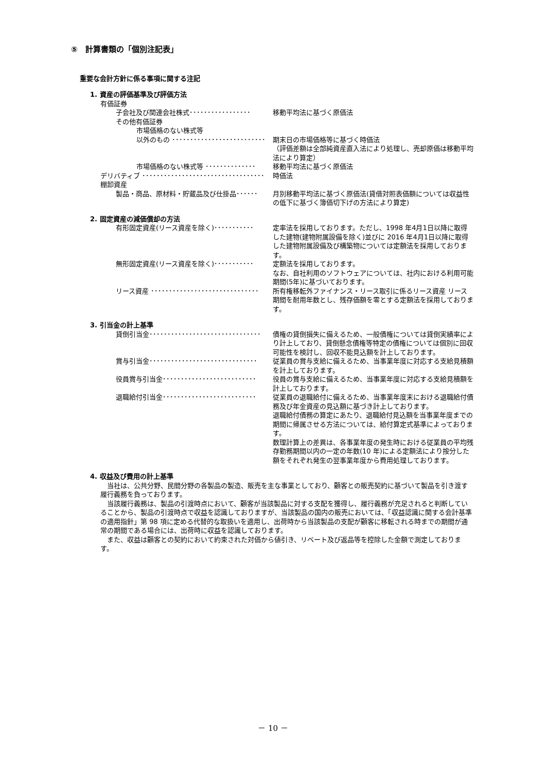⑤　計算書類の「個別注記表」
重要な会計方針に係る事項に関する注記
1. 資産の評価基準及び評価方法
有価証券
子会社及び関連会社株式･････････････････ 移動平均法に基づく原価法
その他有価証券
市場価格のない株式等
以外のもの ･･････････････････････････ 期末日の市場価格等に基づく時価法
（評価差額は全部純資産直入法により処理し、売却原価は移動平均法により算定）
市場価格のない株式等 ･･････････････ 移動平均法に基づく原価法
デリバティブ ･･････････････････････････････････ 時価法
棚卸資産
製品・商品、原材料・貯蔵品及び仕掛品･･････ 月別移動平均法に基づく原価法(貸借対照表価額については収益性の低下に基づく簿価切下げの方法により算定)
2. 固定資産の減価償却の方法
有形固定資産(リース資産を除く)･･･････････ 定率法を採用しております。ただし、1998 年4月1日以降に取得した建物(建物附属設備を除く)並びに 2016 年4月1日以降に取得した建物附属設備及び構築物については定額法を採用しております。
無形固定資産(リース資産を除く)･･･････････ 定額法を採用しております。
なお、自社利用のソフトウェアについては、社内における利用可能期間(5年)に基づいております。
リース資産 ･･････････････････････････････ 所有権移転外ファイナンス・リース取引に係るリース資産 リース期間を耐用年数とし、残存価額を零とする定額法を採用しております。
3. 引当金の計上基準
貸倒引当金･･･････････････････････････････ 債権の貸倒損失に備えるため、一般債権については貸倒実績率により計上しており、貸倒懸念債権等特定の債権については個別に回収可能性を検討し、回収不能見込額を計上しております。
賞与引当金･･････････････････････････････ 従業員の賞与支給に備えるため、当事業年度に対応する支給見積額を計上しております。
役員賞与引当金･･････････････････････････ 役員の賞与支給に備えるため、当事業年度に対応する支給見積額を計上しております。
退職給付引当金･･････････････････････････ 従業員の退職給付に備えるため、当事業年度末における退職給付債務及び年金資産の見込額に基づき計上しております。
退職給付債務の算定にあたり、退職給付見込額を当事業年度までの期間に帰属させる方法については、給付算定式基準によっております。
数理計算上の差異は、各事業年度の発生時における従業員の平均残存勤務期間以内の一定の年数(10 年)による定額法により按分した額をそれぞれ発生の翌事業年度から費用処理しております。
4. 収益及び費用の計上基準
当社は、公共分野、民間分野の各製品の製造、販売を主な事業としており、顧客との販売契約に基づいて製品を引き渡す履行義務を負っております。
当該履行義務は、製品の引渡時点において、顧客が当該製品に対する支配を獲得し、履行義務が充足されると判断していることから、製品の引渡時点で収益を認識しておりますが、当該製品の国内の販売においては、「収益認識に関する会計基準の適用指針」第 98 項に定める代替的な取扱いを適用し、出荷時から当該製品の支配が顧客に移転される時までの期間が通常の期間である場合には、出荷時に収益を認識しております。
また、収益は顧客との契約において約束された対価から値引き、リベート及び返品等を控除した金額で測定しております。
－ 10 －